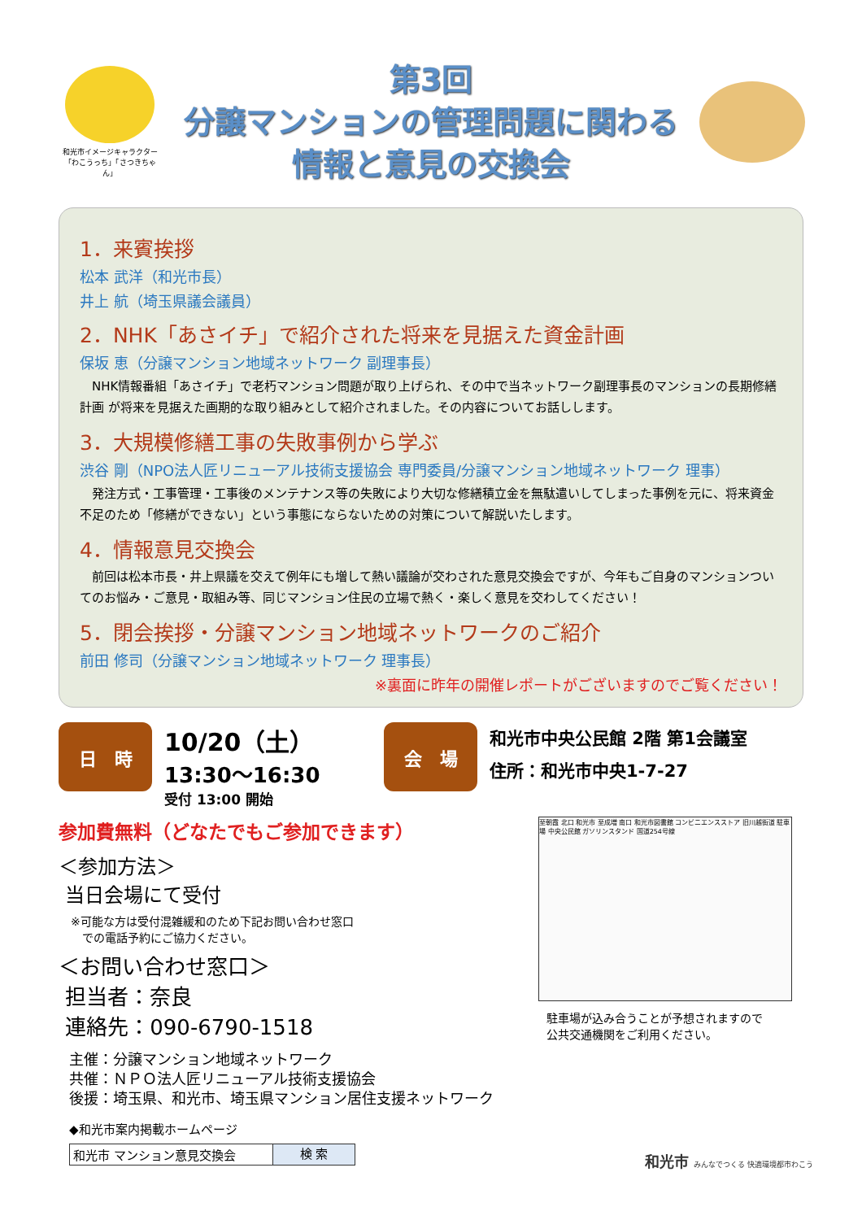和光市イメージキャラクター
「わこうっち」「さつきちゃん」
第3回
分譲マンションの管理問題に関わる
情報と意見の交換会
1．来賓挨拶
松本 武洋（和光市長）
井上 航（埼玉県議会議員）
2．NHK「あさイチ」で紹介された将来を見据えた資金計画
保坂 恵（分譲マンション地域ネットワーク 副理事長）
　NHK情報番組「あさイチ」で老朽マンション問題が取り上げられ、その中で当ネットワーク副理事長のマンションの長期修繕計画 が将来を見据えた画期的な取り組みとして紹介されました。その内容についてお話しします。
3．大規模修繕工事の失敗事例から学ぶ
渋谷 剛（NPO法人匠リニューアル技術支援協会 専門委員/分譲マンション地域ネットワーク 理事）
　発注方式・工事管理・工事後のメンテナンス等の失敗により大切な修繕積立金を無駄遣いしてしまった事例を元に、将来資金不足のため「修繕ができない」という事態にならないための対策について解説いたします。
4．情報意見交換会
　前回は松本市長・井上県議を交えて例年にも増して熱い議論が交わされた意見交換会ですが、今年もご自身のマンションついてのお悩み・ご意見・取組み等、同じマンション住民の立場で熱く・楽しく意見を交わしてください！
5．閉会挨拶・分譲マンション地域ネットワークのご紹介
前田 修司（分譲マンション地域ネットワーク 理事長）
※裏面に昨年の開催レポートがございますのでご覧ください！
日　時
10/20（土）
13:30～16:30
受付 13:00 開始
会　場
和光市中央公民館 2階 第1会議室
住所：和光市中央1-7-27
参加費無料（どなたでもご参加できます）
＜参加方法＞
当日会場にて受付
※可能な方は受付混雑緩和のため下記お問い合わせ窓口
　での電話予約にご協力ください。
＜お問い合わせ窓口＞
担当者：奈良
連絡先：090-6790-1518
至朝霞 北口 和光市 至成増 南口 和光市図書館 コンビニエンスストア 旧川越街道 駐車場 中央公民館 ガソリンスタンド 国道254号線
駐車場が込み合うことが予想されますので
公共交通機関をご利用ください。
主催：分譲マンション地域ネットワーク
共催：ＮＰＯ法人匠リニューアル技術支援協会
後援：埼玉県、和光市、埼玉県マンション居住支援ネットワーク
◆和光市案内掲載ホームページ
和光市 マンション意見交換会 検 索
和光市 みんなでつくる 快適環境都市わこう